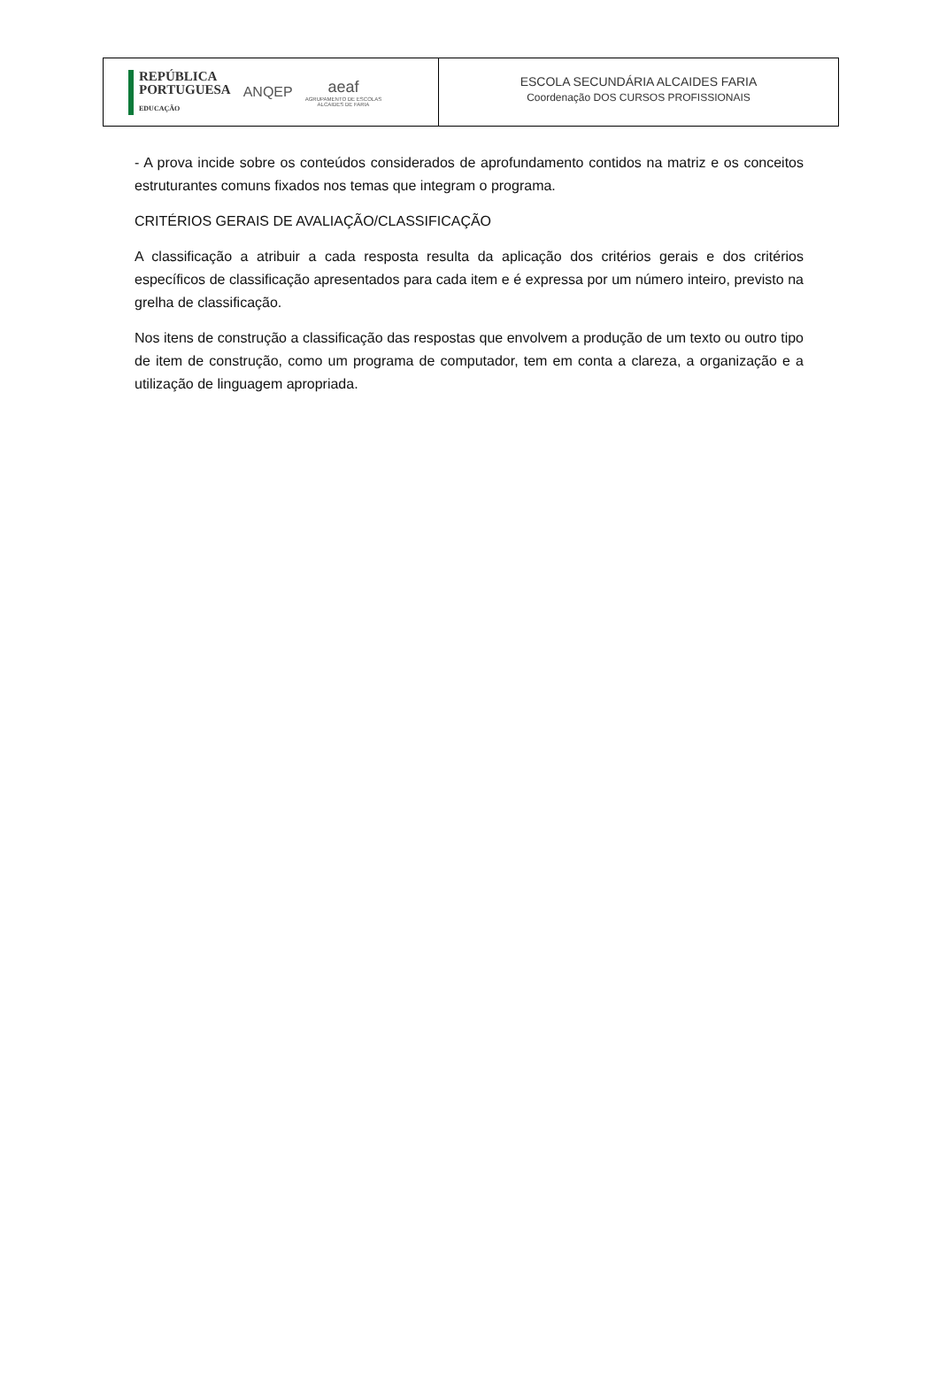REPÚBLICA
PORTUGUESA
EDUCAÇÃO
ANQEP
aeaf
AGRUPAMENTO DE ESCOLAS
ALCAIDES DE FARIA
ESCOLA SECUNDÁRIA ALCAIDES FARIA
Coordenação DOS CURSOS PROFISSIONAIS
- A prova incide sobre os conteúdos considerados de aprofundamento contidos na matriz e os conceitos estruturantes comuns fixados nos temas que integram o programa.
CRITÉRIOS GERAIS DE AVALIAÇÃO/CLASSIFICAÇÃO
A classificação a atribuir a cada resposta resulta da aplicação dos critérios gerais e dos critérios específicos de classificação apresentados para cada item e é expressa por um número inteiro, previsto na grelha de classificação.
Nos itens de construção a classificação das respostas que envolvem a produção de um texto ou outro tipo de item de construção, como um programa de computador, tem em conta a clareza, a organização e a utilização de linguagem apropriada.